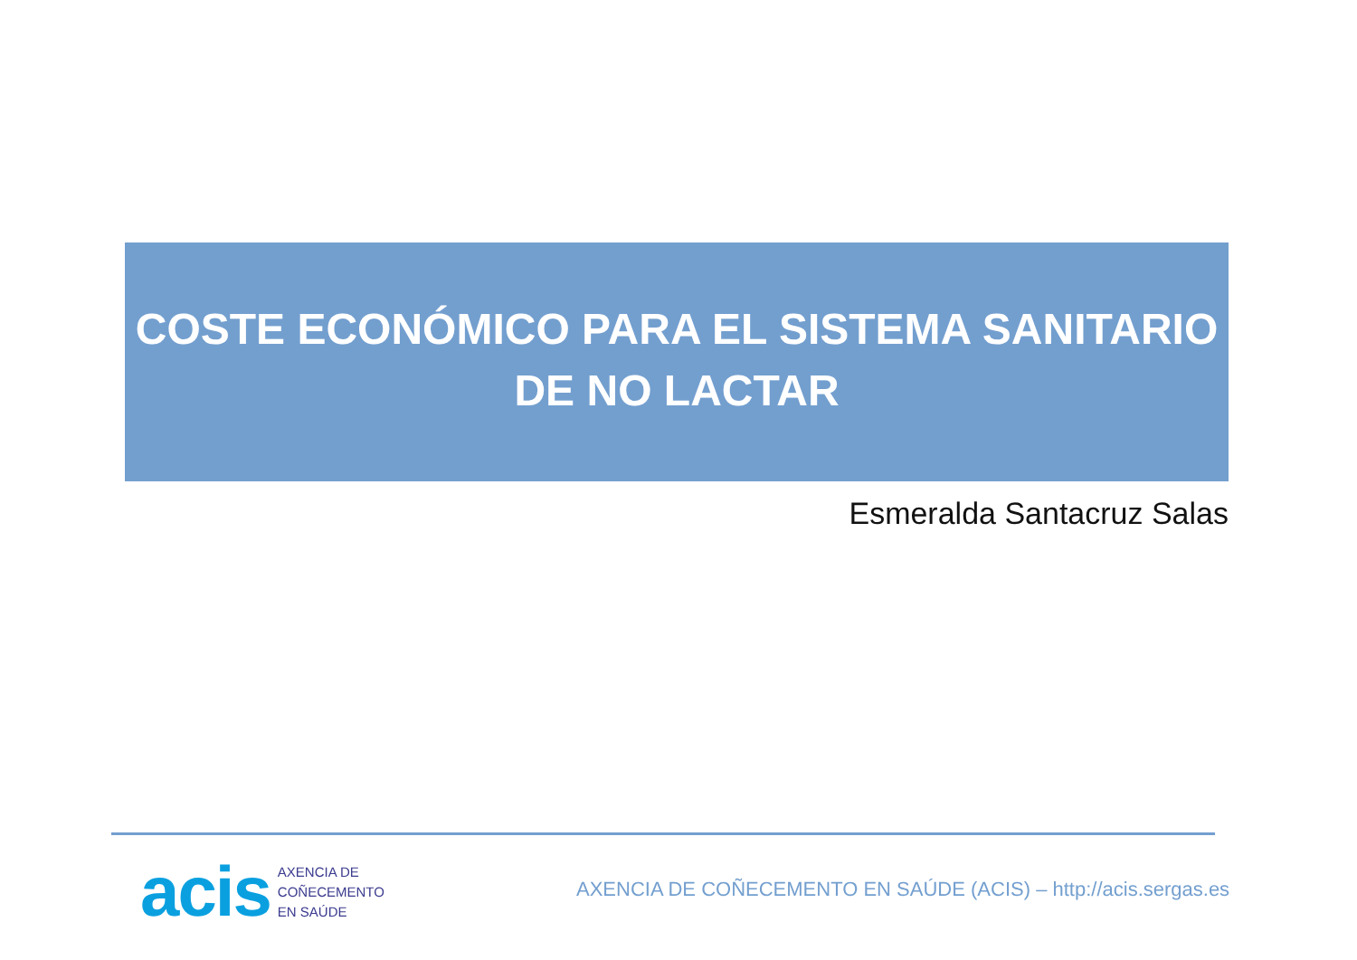COSTE ECONÓMICO PARA EL SISTEMA SANITARIO
DE NO LACTAR
Esmeralda Santacruz Salas
acis AXENCIA DE
COÑECEMENTO
EN SAÚDE
AXENCIA DE COÑECEMENTO EN SAÚDE (ACIS) – http://acis.sergas.es